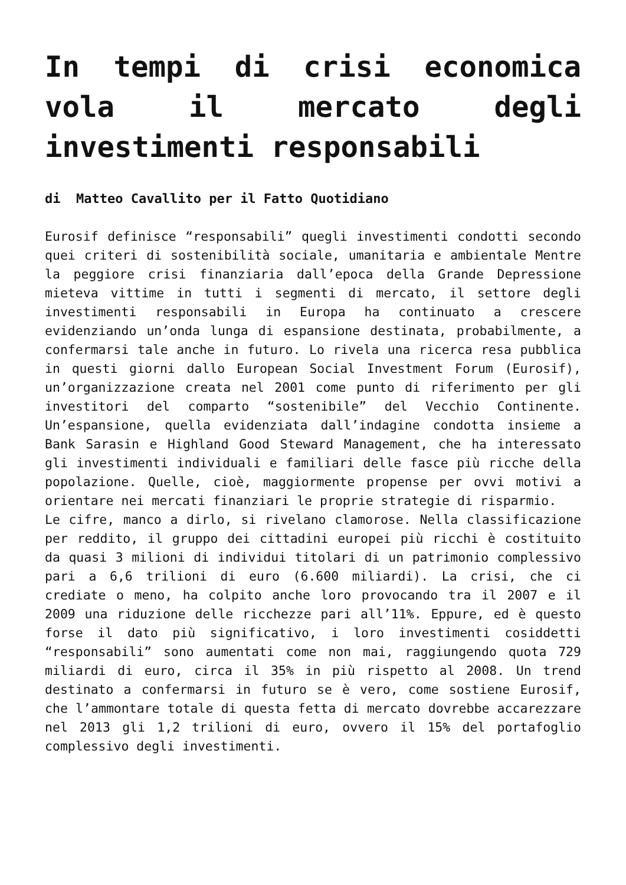In tempi di crisi economica vola il mercato degli investimenti responsabili
di Matteo Cavallito per il Fatto Quotidiano
Eurosif definisce “responsabili” quegli investimenti condotti secondo quei criteri di sostenibilità sociale, umanitaria e ambientale Mentre la peggiore crisi finanziaria dall’epoca della Grande Depressione mieteva vittime in tutti i segmenti di mercato, il settore degli investimenti responsabili in Europa ha continuato a crescere evidenziando un’onda lunga di espansione destinata, probabilmente, a confermarsi tale anche in futuro. Lo rivela una ricerca resa pubblica in questi giorni dallo European Social Investment Forum (Eurosif), un’organizzazione creata nel 2001 come punto di riferimento per gli investitori del comparto “sostenibile” del Vecchio Continente. Un’espansione, quella evidenziata dall’indagine condotta insieme a Bank Sarasin e Highland Good Steward Management, che ha interessato gli investimenti individuali e familiari delle fasce più ricche della popolazione. Quelle, cioè, maggiormente propense per ovvi motivi a orientare nei mercati finanziari le proprie strategie di risparmio.
Le cifre, manco a dirlo, si rivelano clamorose. Nella classificazione per reddito, il gruppo dei cittadini europei più ricchi è costituito da quasi 3 milioni di individui titolari di un patrimonio complessivo pari a 6,6 trilioni di euro (6.600 miliardi). La crisi, che ci crediate o meno, ha colpito anche loro provocando tra il 2007 e il 2009 una riduzione delle ricchezze pari all’11%. Eppure, ed è questo forse il dato più significativo, i loro investimenti cosiddetti “responsabili” sono aumentati come non mai, raggiungendo quota 729 miliardi di euro, circa il 35% in più rispetto al 2008. Un trend destinato a confermarsi in futuro se è vero, come sostiene Eurosif, che l’ammontare totale di questa fetta di mercato dovrebbe accarezzare nel 2013 gli 1,2 trilioni di euro, ovvero il 15% del portafoglio complessivo degli investimenti.